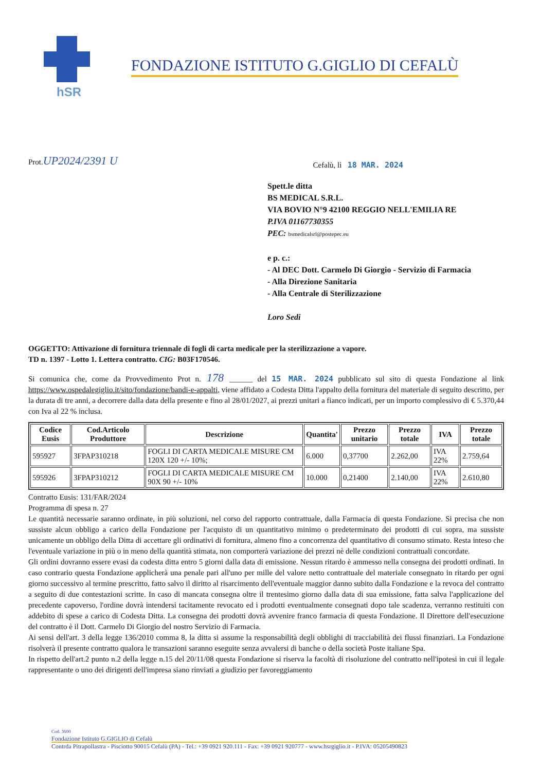hSR
FONDAZIONE ISTITUTO G.GIGLIO DI CEFALÙ
Prot.UP2024/2391 U
Cefalù, lì 18 MAR. 2024
Spett.le ditta
BS MEDICAL S.R.L.
VIA BOVIO N°9 42100 REGGIO NELL'EMILIA RE
P.IVA 01167730355
PEC: bsmedicalsrl@postepec.eu
e p. c.:
- Al DEC Dott. Carmelo Di Giorgio - Servizio di Farmacia
- Alla Direzione Sanitaria
- Alla Centrale di Sterilizzazione
Loro Sedi
OGGETTO: Attivazione di fornitura triennale di fogli di carta medicale per la sterilizzazione a vapore.
TD n. 1397 - Lotto 1. Lettera contratto. CIG: B03F170546.
Si comunica che, come da Provvedimento Prot n. 178 ______ del 15 MAR. 2024 pubblicato sul sito di questa Fondazione al link https://www.ospedalegiglio.it/sito/fondazione/bandi-e-appalti, viene affidato a Codesta Ditta l'appalto della fornitura del materiale di seguito descritto, per la durata di tre anni, a decorrere dalla data della presente e fino al 28/01/2027, ai prezzi unitari a fianco indicati, per un importo complessivo di € 5.370,44 con Iva al 22 % inclusa.
| Codice Eusis | Cod.Articolo Produttore | Descrizione | Quantita' | Prezzo unitario | Prezzo totale | IVA | Prezzo totale |
| --- | --- | --- | --- | --- | --- | --- | --- |
| 595927 | 3FPAP310218 | FOGLI DI CARTA MEDICALE MISURE CM 120X 120 +/- 10%; | 6.000 | 0,37700 | 2.262,00 | IVA 22% | 2.759,64 |
| 595926 | 3FPAP310212 | FOGLI DI CARTA MEDICALE MISURE CM 90X 90 +/- 10% | 10.000 | 0,21400 | 2.140,00 | IVA 22% | 2.610,80 |
Contratto Eusis: 131/FAR/2024
Programma di spesa n. 27
Le quantità necessarie saranno ordinate, in più soluzioni, nel corso del rapporto contrattuale, dalla Farmacia di questa Fondazione. Si precisa che non sussiste alcun obbligo a carico della Fondazione per l'acquisto di un quantitativo minimo o predeterminato dei prodotti di cui sopra, ma sussiste unicamente un obbligo della Ditta di accettare gli ordinativi di fornitura, almeno fino a concorrenza del quantitativo di consumo stimato. Resta inteso che l'eventuale variazione in più o in meno della quantità stimata, non comporterà variazione dei prezzi nè delle condizioni contrattuali concordate.
Gli ordini dovranno essere evasi da codesta ditta entro 5 giorni dalla data di emissione. Nessun ritardo è ammesso nella consegna dei prodotti ordinati. In caso contrario questa Fondazione applicherà una penale pari all'uno per mille del valore netto contrattuale del materiale consegnato in ritardo per ogni giorno successivo al termine prescritto, fatto salvo il diritto al risarcimento dell'eventuale maggior danno subito dalla Fondazione e la revoca del contratto a seguito di due contestazioni scritte. In caso di mancata consegna oltre il trentesimo giorno dalla data di sua emissione, fatta salva l'applicazione del precedente capoverso, l'ordine dovrà intendersi tacitamente revocato ed i prodotti eventualmente consegnati dopo tale scadenza, verranno restituiti con addebito di spese a carico di Codesta Ditta. La consegna dei prodotti dovrà avvenire franco farmacia di questa Fondazione. Il Direttore dell'esecuzione del contratto è il Dott. Carmelo Di Giorgio del nostro Servizio di Farmacia.
Ai sensi dell'art. 3 della legge 136/2010 comma 8, la ditta si assume la responsabilità degli obblighi di tracciabilità dei flussi finanziari. La Fondazione risolverà il presente contratto qualora le transazioni saranno eseguite senza avvalersi di banche o della società Poste italiane Spa.
In rispetto dell'art.2 punto n.2 della legge n.15 del 20/11/08 questa Fondazione si riserva la facoltà di risoluzione del contratto nell'ipotesi in cui il legale rappresentante o uno dei dirigenti dell'impresa siano rinviati a giudizio per favoreggiamento
Cod. 3600
Fondazione Istituto G.GIGLIO di Cefalù
Contrda Pitrapollastra - Pisciotto 90015 Cefalù (PA) - Tel.: +39 0921 920.111 - Fax: +39 0921 920777 - www.hsrgiglio.it - P.IVA: 05205490823